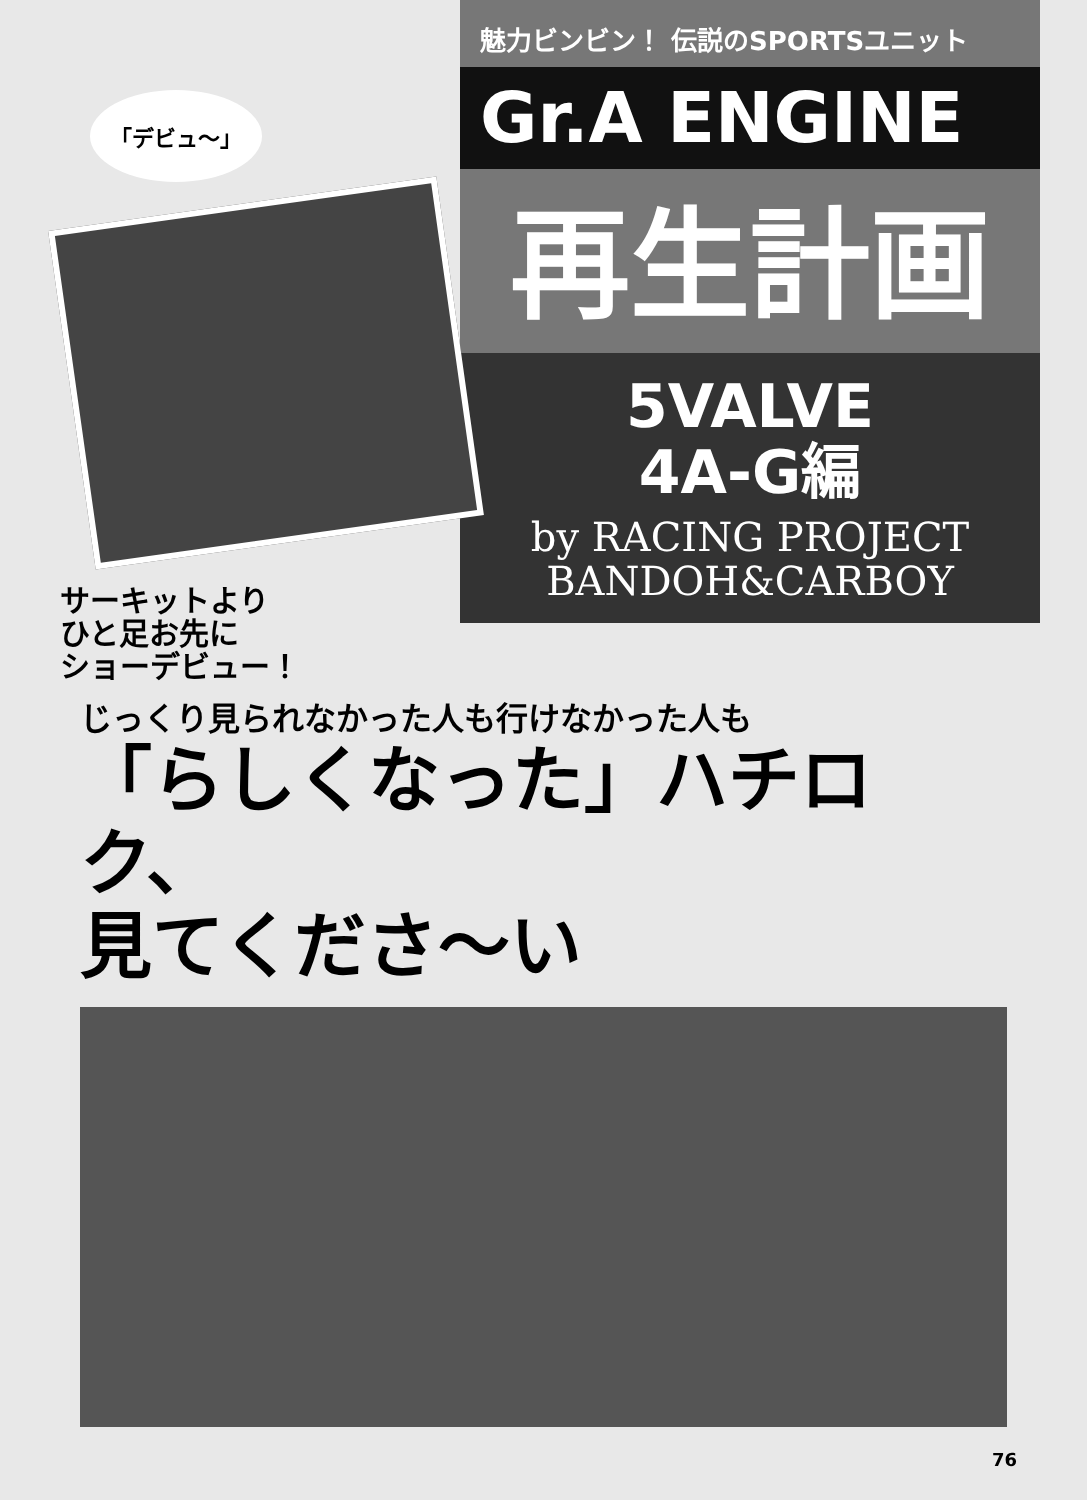「デビュ〜」
サーキットより
ひと足お先に
ショーデビュー！
魅力ビンビン！ 伝説のSPORTSユニット
Gr.A ENGINE
再生計画
5VALVE
4A-G編
by RACING PROJECT
BANDOH&CARBOY
じっくり見られなかった人も行けなかった人も
「らしくなった」ハチロク、
見てくださ〜い
76